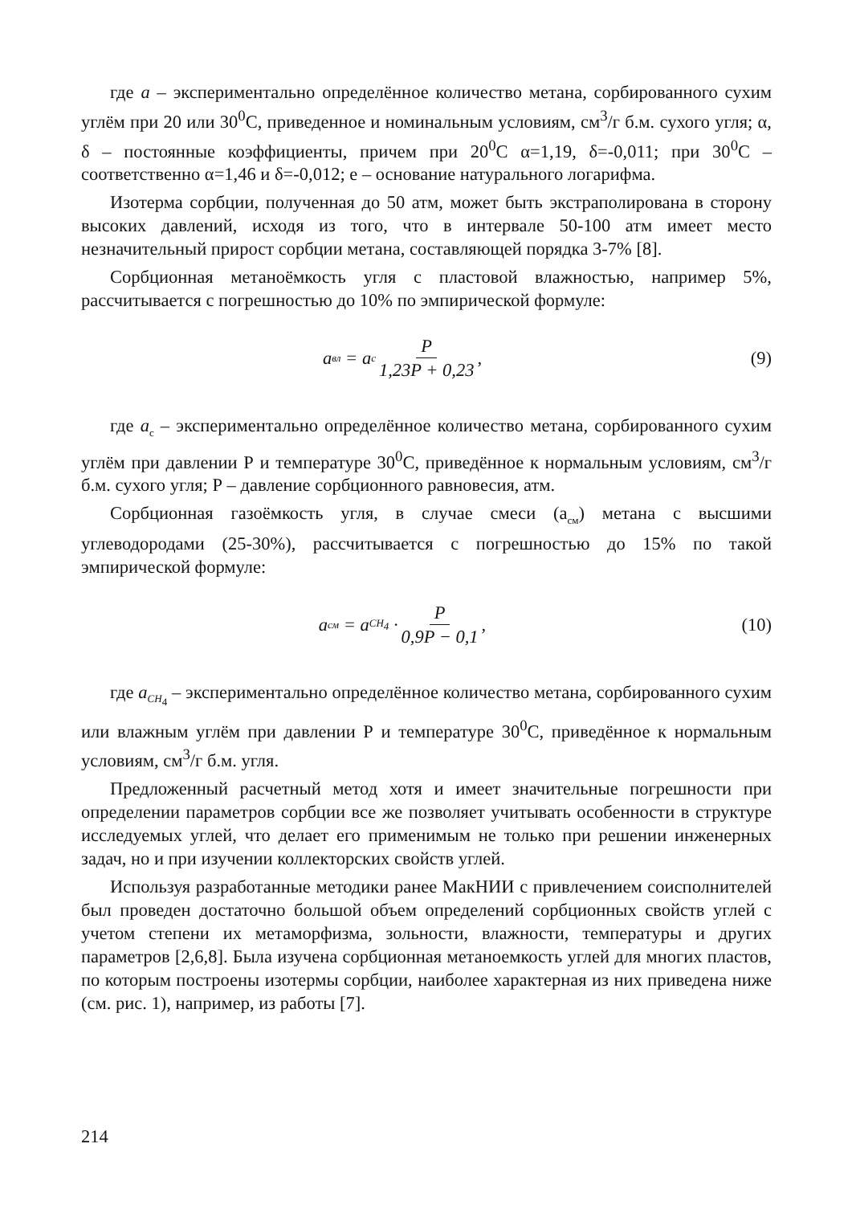где а – экспериментально определённое количество метана, сорбированного сухим углём при 20 или 30<sup>0</sup>С, приведенное и номинальным условиям, см<sup>3</sup>/г б.м. сухого угля; α, δ – постоянные коэффициенты, причем при 20<sup>0</sup>С α=1,19, δ=-0,011; при 30<sup>0</sup>С – соответственно α=1,46 и δ=-0,012; е – основание натурального логарифма.
Изотерма сорбции, полученная до 50 атм, может быть экстраполирована в сторону высоких давлений, исходя из того, что в интервале 50-100 атм имеет место незначительный прирост сорбции метана, составляющей порядка 3-7% [8].
Сорбционная метаноёмкость угля с пластовой влажностью, например 5%, рассчитывается с погрешностью до 10% по эмпирической формуле:
a<sub>вл</sub> = a<sub>c</sub> P 1,23P + 0,23, (9)
где а<sub>с</sub> – экспериментально определённое количество метана, сорбированного сухим углём при давлении Р и температуре 30<sup>0</sup>С, приведённое к нормальным условиям, см<sup>3</sup>/г б.м. сухого угля; Р – давление сорбционного равновесия, атм.
Сорбционная газоёмкость угля, в случае смеси (а<sub>см</sub>) метана с высшими углеводородами (25-30%), рассчитывается с погрешностью до 15% по такой эмпирической формуле:
a<sub>см</sub> = a<sub>CH<sub>4</sub></sub> · P 0,9P − 0,1, (10)
где a<sub>CH<sub>4</sub></sub> – экспериментально определённое количество метана, сорбированного сухим или влажным углём при давлении Р и температуре 30<sup>0</sup>С, приведённое к нормальным условиям, см<sup>3</sup>/г б.м. угля.
Предложенный расчетный метод хотя и имеет значительные погрешности при определении параметров сорбции все же позволяет учитывать особенности в структуре исследуемых углей, что делает его применимым не только при решении инженерных задач, но и при изучении коллекторских свойств углей.
Используя разработанные методики ранее МакНИИ с привлечением соисполнителей был проведен достаточно большой объем определений сорбционных свойств углей с учетом степени их метаморфизма, зольности, влажности, температуры и других параметров [2,6,8]. Была изучена сорбционная метаноемкость углей для многих пластов, по которым построены изотермы сорбции, наиболее характерная из них приведена ниже (см. рис. 1), например, из работы [7].
214